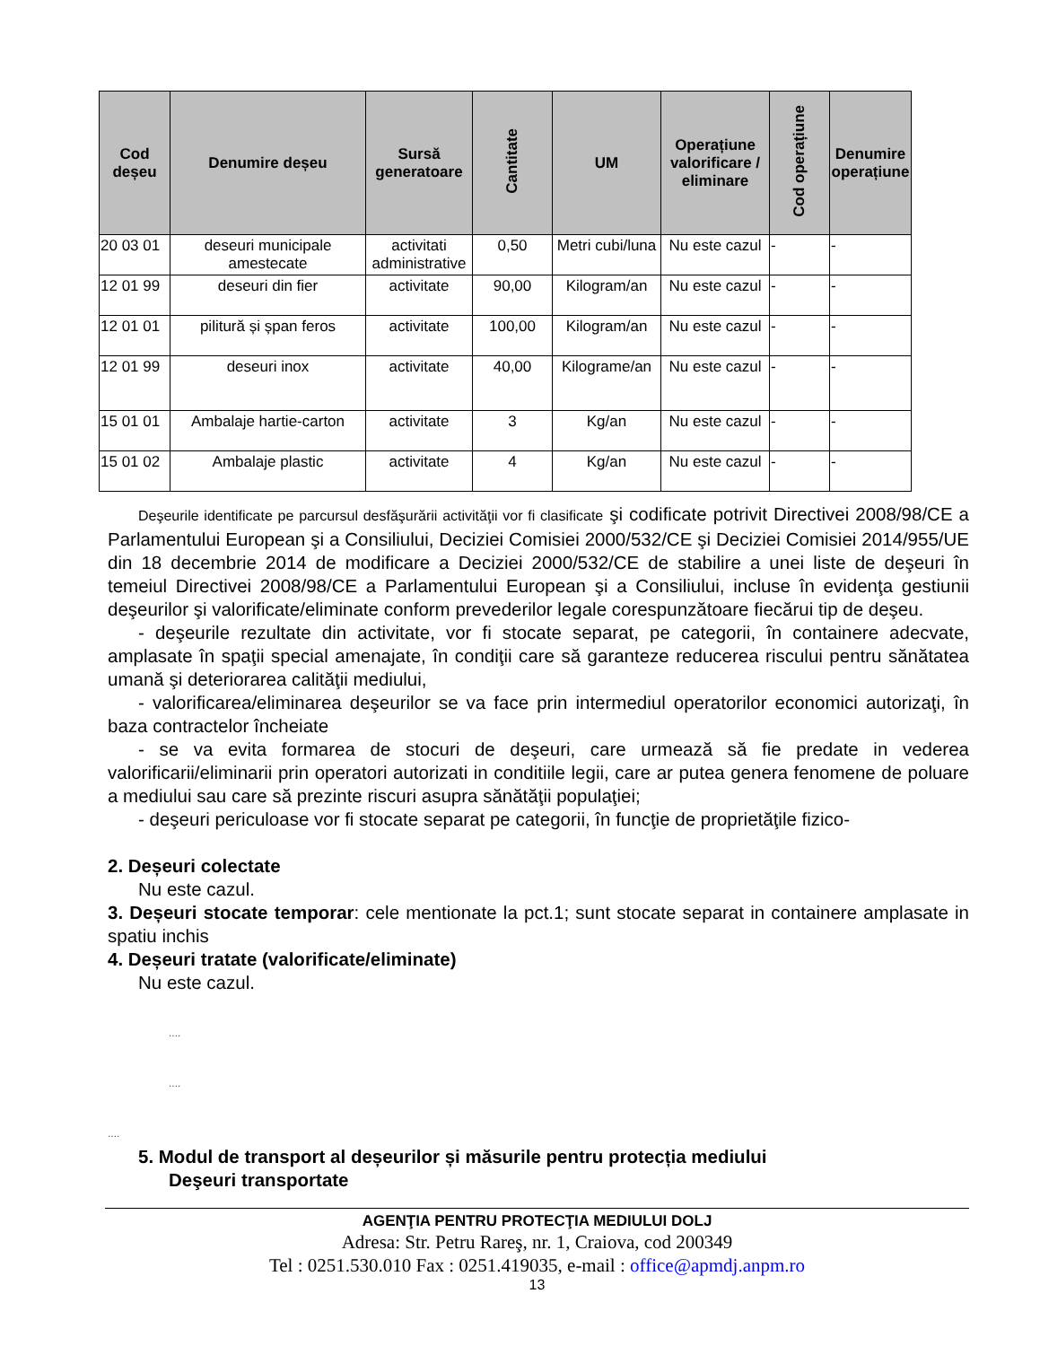| Cod deșeu | Denumire deșeu | Sursă generatoare | Cantitate | UM | Operațiune valorificare / eliminare | Cod operațiune | Denumire operațiune |
| --- | --- | --- | --- | --- | --- | --- | --- |
| 20 03 01 | deseuri municipale amestecate | activitati administrative | 0,50 | Metri cubi/luna | Nu este cazul | - | - |
| 12 01 99 | deseuri din fier | activitate | 90,00 | Kilogram/an | Nu este cazul | - | - |
| 12 01 01 | pilitură și șpan feros | activitate | 100,00 | Kilogram/an | Nu este cazul | - | - |
| 12 01 99 | deseuri inox | activitate | 40,00 | Kilograme/an | Nu este cazul | - | - |
| 15 01 01 | Ambalaje hartie-carton | activitate | 3 | Kg/an | Nu este cazul | - | - |
| 15 01 02 | Ambalaje plastic | activitate | 4 | Kg/an | Nu este cazul | - | - |
Deşeurile identificate pe parcursul desfăşurării activităţii vor fi clasificate şi codificate potrivit Directivei 2008/98/CE a Parlamentului European şi a Consiliului, Deciziei Comisiei 2000/532/CE şi Deciziei Comisiei 2014/955/UE din 18 decembrie 2014 de modificare a Deciziei 2000/532/CE de stabilire a unei liste de deşeuri în temeiul Directivei 2008/98/CE a Parlamentului European şi a Consiliului, incluse în evidenţa gestiunii deşeurilor şi valorificate/eliminate conform prevederilor legale corespunzătoare fiecărui tip de deşeu.
- deşeurile rezultate din activitate, vor fi stocate separat, pe categorii, în containere adecvate, amplasate în spaţii special amenajate, în condiţii care să garanteze reducerea riscului pentru sănătatea umană şi deteriorarea calităţii mediului,
- valorificarea/eliminarea deşeurilor se va face prin intermediul operatorilor economici autorizaţi, în baza contractelor încheiate
- se va evita formarea de stocuri de deşeuri, care urmează să fie predate in vederea valorificarii/eliminarii prin operatori autorizati in conditiile legii, care ar putea genera fenomene de poluare a mediului sau care să prezinte riscuri asupra sănătăţii populaţiei;
- deşeuri periculoase vor fi stocate separat pe categorii, în funcţie de proprietăţile fizico-
2. Deșeuri colectate
Nu este cazul.
3. Deșeuri stocate temporar: cele mentionate la pct.1; sunt stocate separat in containere amplasate in spatiu inchis
4. Deșeuri tratate (valorificate/eliminate)
Nu este cazul.
....
....
....
5. Modul de transport al deșeurilor și măsurile pentru protecția mediului
Deşeuri transportate
AGENŢIA PENTRU PROTECŢIA MEDIULUI DOLJ
Adresa: Str. Petru Rareş, nr. 1, Craiova, cod 200349
Tel : 0251.530.010 Fax : 0251.419035, e-mail : office@apmdj.anpm.ro
13